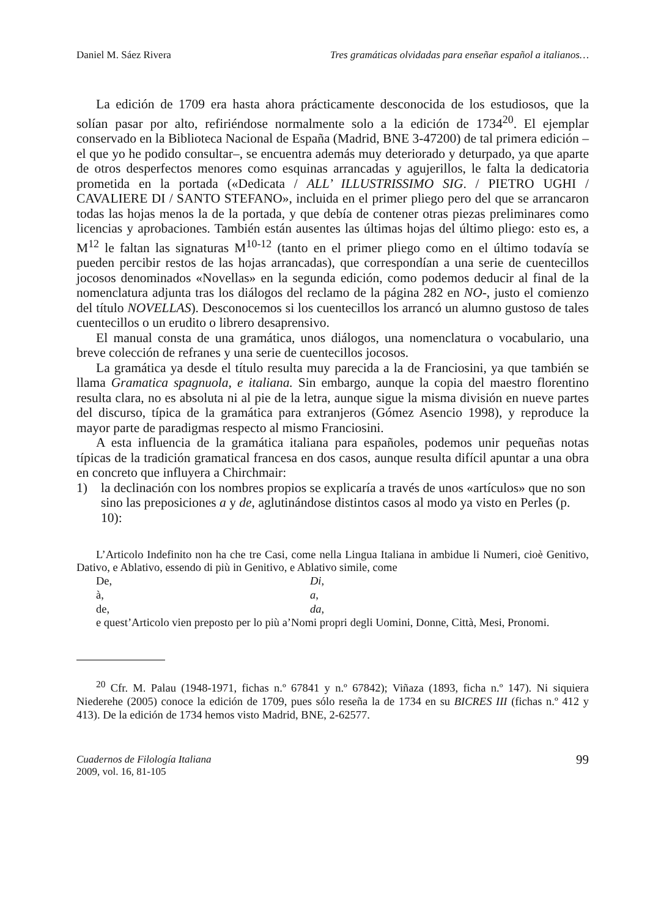Daniel M. Sáez Rivera Tres gramáticas olvidadas para enseñar español a italianos…
La edición de 1709 era hasta ahora prácticamente desconocida de los estudiosos, que la solían pasar por alto, refiriéndose normalmente solo a la edición de 1734<sup>20</sup>. El ejemplar conservado en la Biblioteca Nacional de España (Madrid, BNE 3-47200) de tal primera edición –el que yo he podido consultar–, se encuentra además muy deteriorado y deturpado, ya que aparte de otros desperfectos menores como esquinas arrancadas y agujerillos, le falta la dedicatoria prometida en la portada («Dedicata / ALL’ ILLUSTRISSIMO SIG. / PIETRO UGHI / CAVALIERE DI / SANTO STEFANO», incluida en el primer pliego pero del que se arrancaron todas las hojas menos la de la portada, y que debía de contener otras piezas preliminares como licencias y aprobaciones. También están ausentes las últimas hojas del último pliego: esto es, a M<sup>12</sup> le faltan las signaturas M<sup>10-12</sup> (tanto en el primer pliego como en el último todavía se pueden percibir restos de las hojas arrancadas), que correspondían a una serie de cuentecillos jocosos denominados «Novellas» en la segunda edición, como podemos deducir al final de la nomenclatura adjunta tras los diálogos del reclamo de la página 282 en NO-, justo el comienzo del título NOVELLAS). Desconocemos si los cuentecillos los arrancó un alumno gustoso de tales cuentecillos o un erudito o librero desaprensivo.
El manual consta de una gramática, unos diálogos, una nomenclatura o vocabulario, una breve colección de refranes y una serie de cuentecillos jocosos.
La gramática ya desde el título resulta muy parecida a la de Franciosini, ya que también se llama Gramatica spagnuola, e italiana. Sin embargo, aunque la copia del maestro florentino resulta clara, no es absoluta ni al pie de la letra, aunque sigue la misma división en nueve partes del discurso, típica de la gramática para extranjeros (Gómez Asencio 1998), y reproduce la mayor parte de paradigmas respecto al mismo Franciosini.
A esta influencia de la gramática italiana para españoles, podemos unir pequeñas notas típicas de la tradición gramatical francesa en dos casos, aunque resulta difícil apuntar a una obra en concreto que influyera a Chirchmair:
1) la declinación con los nombres propios se explicaría a través de unos «artículos» que no son sino las preposiciones a y de, aglutinándose distintos casos al modo ya visto en Perles (p. 10):
L’Articolo Indefinito non ha che tre Casi, come nella Lingua Italiana in ambidue li Numeri, cioè Genitivo, Dativo, e Ablativo, essendo di più in Genitivo, e Ablativo simile, come
De, Di,
à, a,
de, da,
e quest’Articolo vien preposto per lo più a’Nomi propri degli Uomini, Donne, Città, Mesi, Pronomi.
<sup>20</sup> Cfr. M. Palau (1948-1971, fichas n.º 67841 y n.º 67842); Viñaza (1893, ficha n.º 147). Ni siquiera Niederehe (2005) conoce la edición de 1709, pues sólo reseña la de 1734 en su BICRES III (fichas n.º 412 y 413). De la edición de 1734 hemos visto Madrid, BNE, 2-62577.
Cuadernos de Filología Italiana
2009, vol. 16, 81-105
99